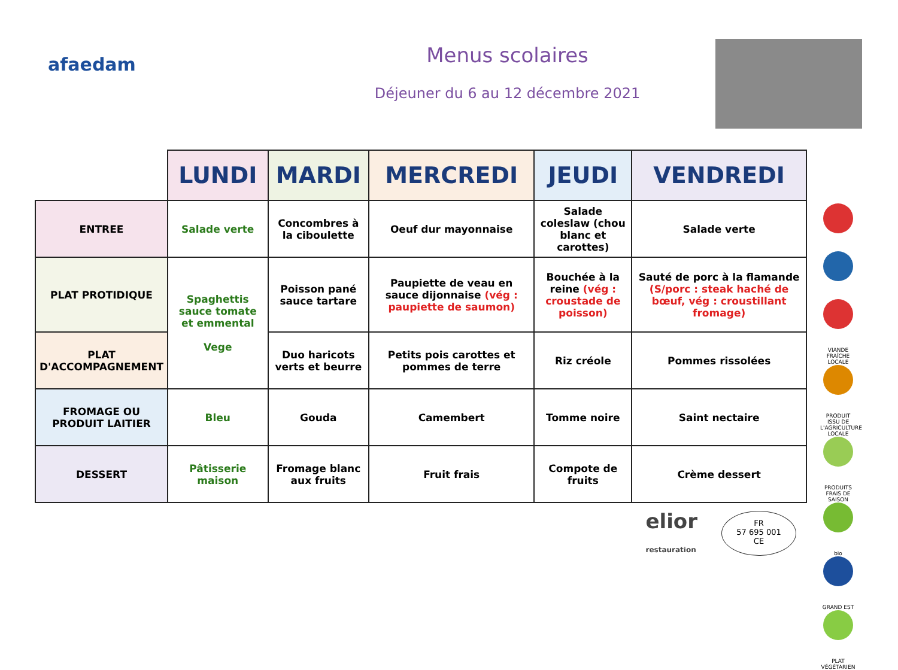afaedam
Menus scolaires
Déjeuner du 6 au 12 décembre 2021
| | LUNDI | MARDI | MERCREDI | JEUDI | VENDREDI |
| --- | --- | --- | --- | --- | --- |
| ENTREE | Salade verte | Concombres à la ciboulette | Oeuf dur mayonnaise | Salade coleslaw (chou blanc et carottes) | Salade verte |
| PLAT PROTIDIQUE | Spaghettis sauce tomate et emmental Vege | Poisson pané sauce tartare | Paupiette de veau en sauce dijonnaise (vég : paupiette de saumon) | Bouchée à la reine (vég : croustade de poisson) | Sauté de porc à la flamande (S/porc : steak haché de bœuf, vég : croustillant fromage) |
| PLAT D'ACCOMPAGNEMENT | | Duo haricots verts et beurre | Petits pois carottes et pommes de terre | Riz créole | Pommes rissolées |
| FROMAGE OU PRODUIT LAITIER | Bleu | Gouda | Camembert | Tomme noire | Saint nectaire |
| DESSERT | Pâtisserie maison | Fromage blanc aux fruits | Fruit frais | Compote de fruits | Crème dessert |
VIANDE FRAÎCHE LOCALE
PRODUIT ISSU DE L'AGRICULTURE LOCALE
PRODUITS FRAIS DE SAISON
bio
GRAND EST
PLAT VÉGÉTARIEN
elior
restauration
FR
57 695 001
CE